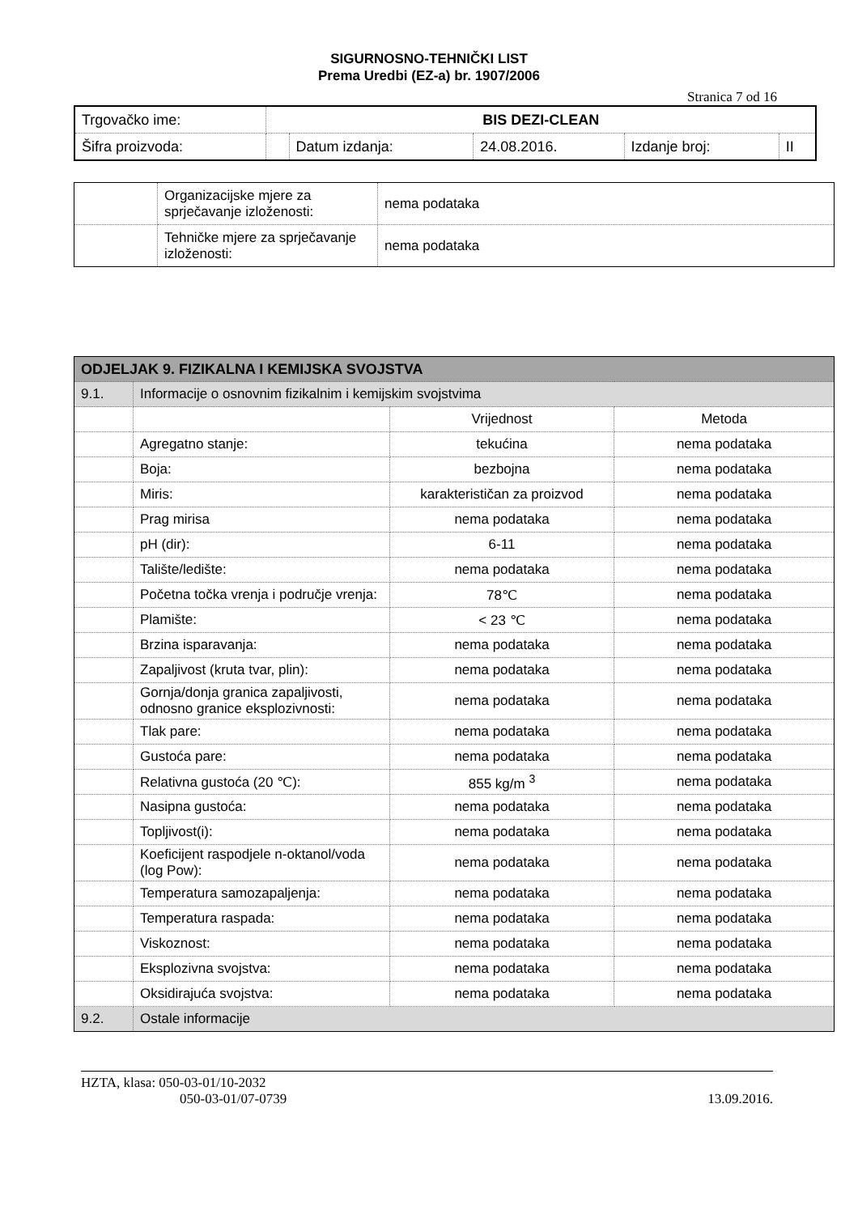SIGURNOSNO-TEHNIČKI LIST
Prema Uredbi (EZ-a) br. 1907/2006
Stranica 7 od 16
| Trgovačko ime: | BIS DEZI-CLEAN | | | | |
| Šifra proizvoda: | | Datum izdanja: | 24.08.2016. | Izdanje broj: | II |
| | Organizacijske mjere za sprječavanje izloženosti: | nema podataka |
| | Tehničke mjere za sprječavanje izloženosti: | nema podataka |
| ODJELJAK 9. FIZIKALNA I KEMIJSKA SVOJSTVA | | | |
| 9.1. | Informacije o osnovnim fizikalnim i kemijskim svojstvima | | |
| | | Vrijednost | Metoda |
| | Agregatno stanje: | tekućina | nema podataka |
| | Boja: | bezbojna | nema podataka |
| | Miris: | karakterističan za proizvod | nema podataka |
| | Prag mirisa | nema podataka | nema podataka |
| | pH (dir): | 6-11 | nema podataka |
| | Talište/ledište: | nema podataka | nema podataka |
| | Početna točka vrenja i područje vrenja: | 78℃ | nema podataka |
| | Plamište: | < 23 ℃ | nema podataka |
| | Brzina isparavanja: | nema podataka | nema podataka |
| | Zapaljivost (kruta tvar, plin): | nema podataka | nema podataka |
| | Gornja/donja granica zapaljivosti, odnosno granice eksplozivnosti: | nema podataka | nema podataka |
| | Tlak pare: | nema podataka | nema podataka |
| | Gustoća pare: | nema podataka | nema podataka |
| | Relativna gustoća (20 ℃): | 855 kg/m <sup>3</sup> | nema podataka |
| | Nasipna gustoća: | nema podataka | nema podataka |
| | Topljivost(i): | nema podataka | nema podataka |
| | Koeficijent raspodjele n-oktanol/voda (log Pow): | nema podataka | nema podataka |
| | Temperatura samozapaljenja: | nema podataka | nema podataka |
| | Temperatura raspada: | nema podataka | nema podataka |
| | Viskoznost: | nema podataka | nema podataka |
| | Eksplozivna svojstva: | nema podataka | nema podataka |
| | Oksidirajuća svojstva: | nema podataka | nema podataka |
| 9.2. | Ostale informacije | | |
HZTA, klasa: 050-03-01/10-2032
050-03-01/07-0739 13.09.2016.